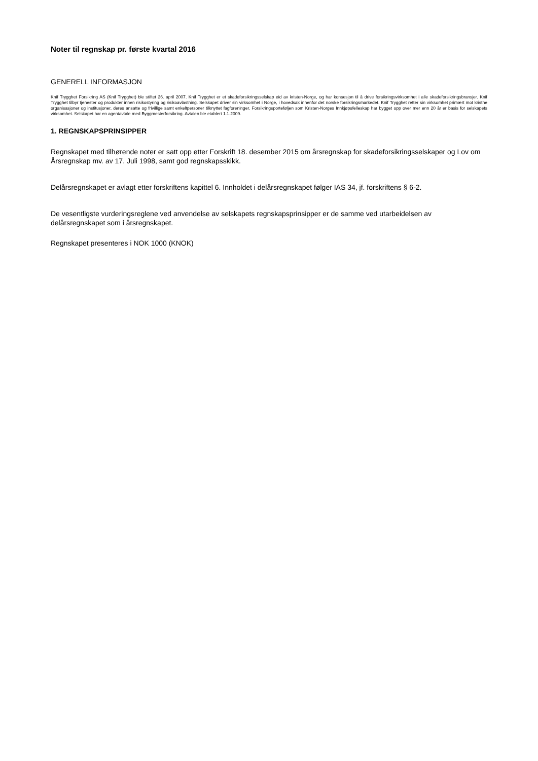Noter til regnskap pr. første kvartal 2016
GENERELL INFORMASJON
Knif Trygghet Forsikring AS (Knif Trygghet) ble stiftet 26. april 2007. Knif Trygghet er et skadeforsikringsselskap eid av kristen-Norge, og har konsesjon til å drive forsikringsvirksomhet i alle skadeforsikringsbransjer. Knif Trygghet tilbyr tjenester og produkter innen risikostyring og risikoavlastning. Selskapet driver sin virksomhet i Norge, i hovedsak innenfor det norske forsikringsmarkedet. Knif Trygghet retter sin virksomhet primært mot kristne organisasjoner og institusjoner, deres ansatte og frivillige samt enkeltpersoner tilknyttet fagforeninger. Forsikringsporteføljen som Kristen-Norges Innkjøpsfelleskap har bygget opp over mer enn 20 år er basis for selskapets virksomhet. Selskapet har en agentavtale med Byggmesterforsikring. Avtalen ble etablert 1.1.2009.
1. REGNSKAPSPRINSIPPER
Regnskapet med tilhørende noter er satt opp etter Forskrift 18. desember 2015 om årsregnskap for skadeforsikringsselskaper og Lov om Årsregnskap mv. av 17. Juli 1998, samt god regnskapsskikk.
Delårsregnskapet er avlagt etter forskriftens kapittel 6. Innholdet i delårsregnskapet følger IAS 34, jf. forskriftens § 6-2.
De vesentligste vurderingsreglene ved anvendelse av selskapets regnskapsprinsipper er de samme ved utarbeidelsen av delårsregnskapet som i årsregnskapet.
Regnskapet presenteres i NOK 1000 (KNOK)